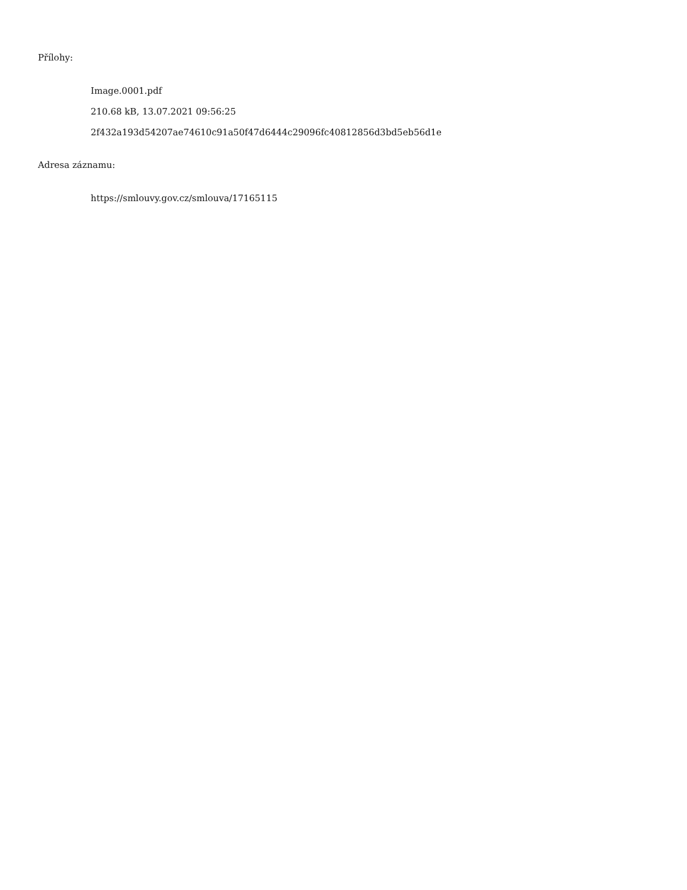Přílohy:
Image.0001.pdf
210.68 kB, 13.07.2021 09:56:25
2f432a193d54207ae74610c91a50f47d6444c29096fc40812856d3bd5eb56d1e
Adresa záznamu:
https://smlouvy.gov.cz/smlouva/17165115